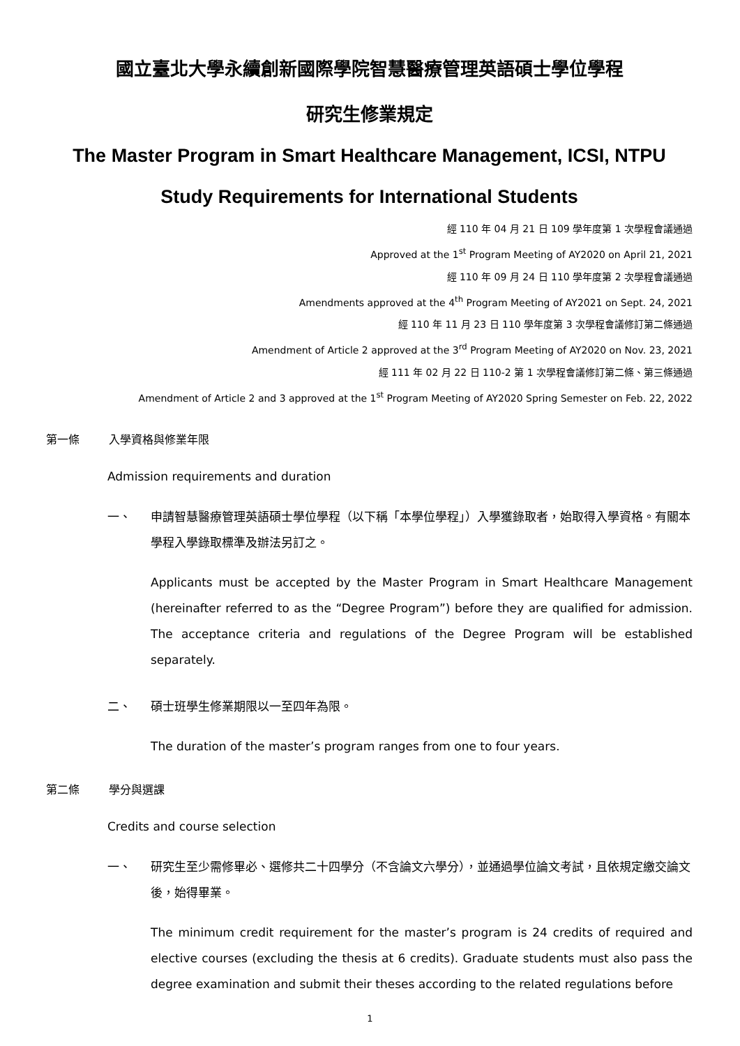國立臺北大學永續創新國際學院智慧醫療管理英語碩士學位學程
研究生修業規定
The Master Program in Smart Healthcare Management, ICSI, NTPU
Study Requirements for International Students
經 110 年 04 月 21 日 109 學年度第 1 次學程會議通過
Approved at the 1<sup>st</sup> Program Meeting of AY2020 on April 21, 2021
經 110 年 09 月 24 日 110 學年度第 2 次學程會議通過
Amendments approved at the 4<sup>th</sup> Program Meeting of AY2021 on Sept. 24, 2021
經 110 年 11 月 23 日 110 學年度第 3 次學程會議修訂第二條通過
Amendment of Article 2 approved at the 3<sup>rd</sup> Program Meeting of AY2020 on Nov. 23, 2021
經 111 年 02 月 22 日 110-2 第 1 次學程會議修訂第二條、第三條通過
Amendment of Article 2 and 3 approved at the 1<sup>st</sup> Program Meeting of AY2020 Spring Semester on Feb. 22, 2022
第一條 入學資格與修業年限
Admission requirements and duration
一、 申請智慧醫療管理英語碩士學位學程（以下稱「本學位學程」）入學獲錄取者，始取得入學資格。有關本學程入學錄取標準及辦法另訂之。
Applicants must be accepted by the Master Program in Smart Healthcare Management (hereinafter referred to as the “Degree Program”) before they are qualified for admission. The acceptance criteria and regulations of the Degree Program will be established separately.
二、 碩士班學生修業期限以一至四年為限。
The duration of the master’s program ranges from one to four years.
第二條 學分與選課
Credits and course selection
一、 研究生至少需修畢必、選修共二十四學分（不含論文六學分），並通過學位論文考試，且依規定繳交論文後，始得畢業。
The minimum credit requirement for the master’s program is 24 credits of required and elective courses (excluding the thesis at 6 credits). Graduate students must also pass the degree examination and submit their theses according to the related regulations before
1